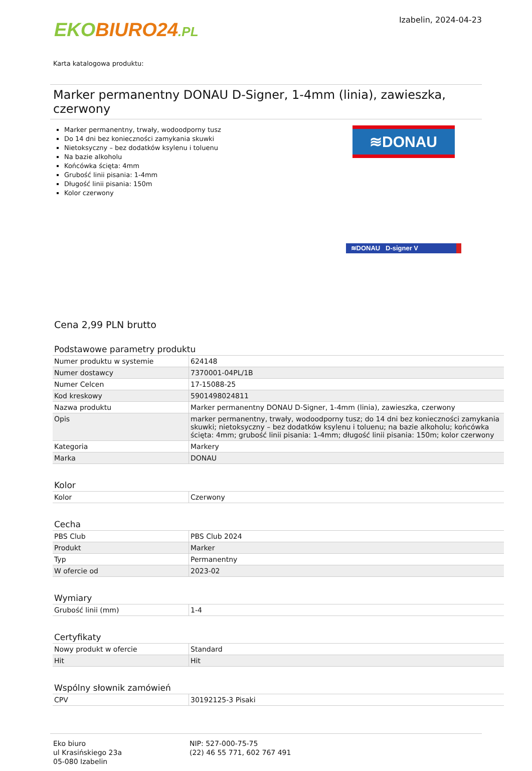EKO BIURO24.PL
Izabelin, 2024-04-23
Karta katalogowa produktu:
Marker permanentny DONAU D-Signer, 1-4mm (linia), zawieszka, czerwony
Marker permanentny, trwały, wodoodporny tusz
Do 14 dni bez konieczności zamykania skuwki
Nietoksyczny – bez dodatków ksylenu i toluenu
Na bazie alkoholu
Końcówka ścięta: 4mm
Grubość linii pisania: 1-4mm
Długość linii pisania: 150m
Kolor czerwony
≋DONAU
≋DONAU D-signer V
Cena 2,99 PLN brutto
Podstawowe parametry produktu
| Numer produktu w systemie | 624148 |
| Numer dostawcy | 7370001-04PL/1B |
| Numer Celcen | 17-15088-25 |
| Kod kreskowy | 5901498024811 |
| Nazwa produktu | Marker permanentny DONAU D-Signer, 1-4mm (linia), zawieszka, czerwony |
| Opis | marker permanentny, trwały, wodoodporny tusz; do 14 dni bez konieczności zamykania skuwki; nietoksyczny – bez dodatków ksylenu i toluenu; na bazie alkoholu; końcówka ścięta: 4mm; grubość linii pisania: 1-4mm; długość linii pisania: 150m; kolor czerwony |
| Kategoria | Markery |
| Marka | DONAU |
Kolor
| Kolor | Czerwony |
Cecha
| PBS Club | PBS Club 2024 |
| Produkt | Marker |
| Typ | Permanentny |
| W ofercie od | 2023-02 |
Wymiary
| Grubość linii (mm) | 1-4 |
Certyfikaty
| Nowy produkt w ofercie | Standard |
| Hit | Hit |
Wspólny słownik zamówień
| CPV | 30192125-3 Pisaki |
Eko biuro
ul Krasińskiego 23a
05-080 Izabelin
NIP: 527-000-75-75
(22) 46 55 771, 602 767 491